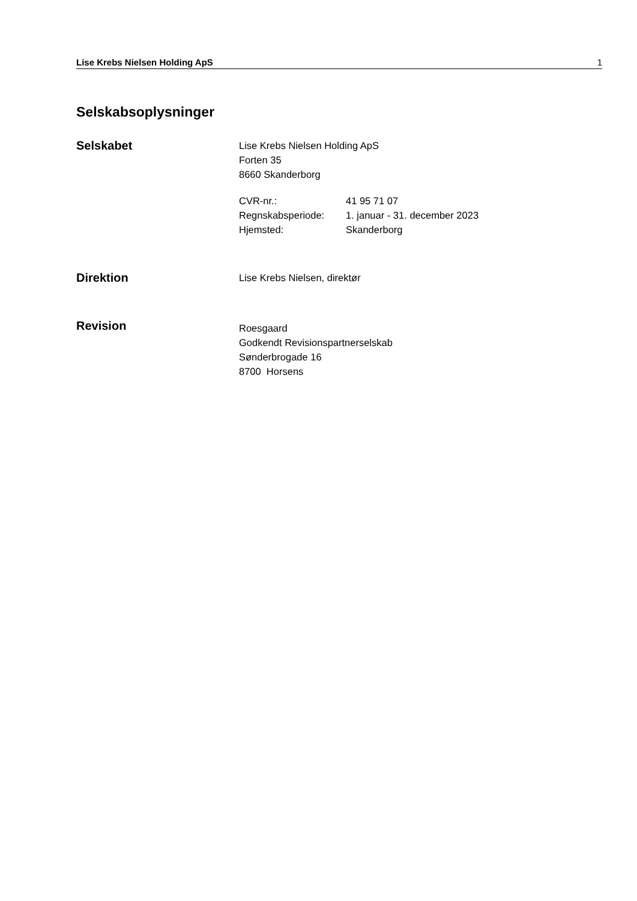Lise Krebs Nielsen Holding ApS 1
Selskabsoplysninger
Selskabet
Lise Krebs Nielsen Holding ApS
Forten 35
8660 Skanderborg
CVR-nr.: 41 95 71 07 Regnskabsperiode: 1. januar - 31. december 2023 Hjemsted: Skanderborg
Direktion
Lise Krebs Nielsen, direktør
Revision
Roesgaard
Godkendt Revisionspartnerselskab
Sønderbrogade 16
8700 Horsens